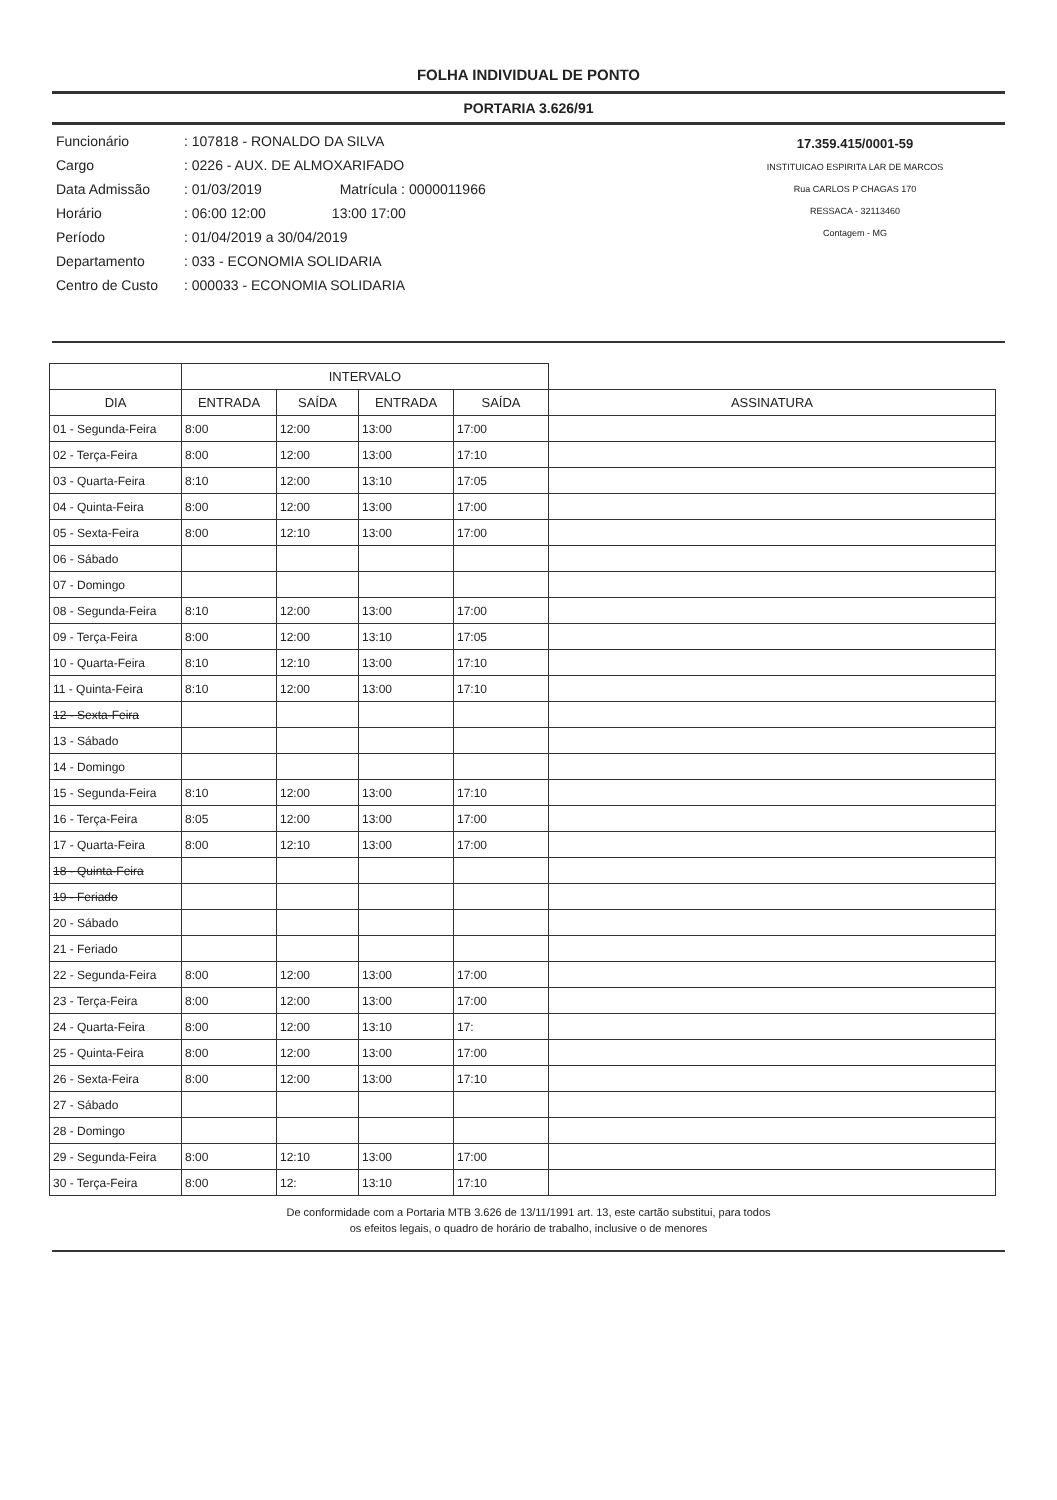FOLHA INDIVIDUAL DE PONTO
PORTARIA 3.626/91
Funcionário: 107818 - RONALDO DA SILVA
Cargo: 0226 - AUX. DE ALMOXARIFADO
Data Admissão: 01/03/2019 Matrícula : 0000011966
Horário: 06:00 12:00 13:00 17:00
Período: 01/04/2019 a 30/04/2019
Departamento: 033 - ECONOMIA SOLIDARIA
Centro de Custo: 000033 - ECONOMIA SOLIDARIA
17.359.415/0001-59
INSTITUICAO ESPIRITA LAR DE MARCOS
Rua CARLOS P CHAGAS 170
RESSACA - 32113460
Contagem - MG
| | INTERVALO | | | | |
| --- | --- | --- | --- | --- | --- |
| DIA | ENTRADA | SAÍDA | ENTRADA | SAÍDA | ASSINATURA |
| 01 - Segunda-Feira | 8:00 | 12:00 | 13:00 | 17:00 | |
| 02 - Terça-Feira | 8:00 | 12:00 | 13:00 | 17:10 | |
| 03 - Quarta-Feira | 8:10 | 12:00 | 13:10 | 17:05 | |
| 04 - Quinta-Feira | 8:00 | 12:00 | 13:00 | 17:00 | |
| 05 - Sexta-Feira | 8:00 | 12:10 | 13:00 | 17:00 | |
| 06 - Sábado | | | | | |
| 07 - Domingo | | | | | |
| 08 - Segunda-Feira | 8:10 | 12:00 | 13:00 | 17:00 | |
| 09 - Terça-Feira | 8:00 | 12:00 | 13:10 | 17:05 | |
| 10 - Quarta-Feira | 8:10 | 12:10 | 13:00 | 17:10 | |
| 11 - Quinta-Feira | 8:10 | 12:00 | 13:00 | 17:10 | |
| 12 - Sexta-Feira | | | | | |
| 13 - Sábado | | | | | |
| 14 - Domingo | | | | | |
| 15 - Segunda-Feira | 8:10 | 12:00 | 13:00 | 17:10 | |
| 16 - Terça-Feira | 8:05 | 12:00 | 13:00 | 17:00 | |
| 17 - Quarta-Feira | 8:00 | 12:10 | 13:00 | 17:00 | |
| 18 - Quinta-Feira | | | | | |
| 19 - Feriado | | | | | |
| 20 - Sábado | | | | | |
| 21 - Feriado | | | | | |
| 22 - Segunda-Feira | 8:00 | 12:00 | 13:00 | 17:00 | |
| 23 - Terça-Feira | 8:00 | 12:00 | 13:00 | 17:00 | |
| 24 - Quarta-Feira | 8:00 | 12:00 | 13:10 | 17: | |
| 25 - Quinta-Feira | 8:00 | 12:00 | 13:00 | 17:00 | |
| 26 - Sexta-Feira | 8:00 | 12:00 | 13:00 | 17:10 | |
| 27 - Sábado | | | | | |
| 28 - Domingo | | | | | |
| 29 - Segunda-Feira | 8:00 | 12:10 | 13:00 | 17:00 | |
| 30 - Terça-Feira | 8:00 | 12: | 13:10 | 17:10 | |
De conformidade com a Portaria MTB 3.626 de 13/11/1991 art. 13, este cartão substitui, para todos
os efeitos legais, o quadro de horário de trabalho, inclusive o de menores